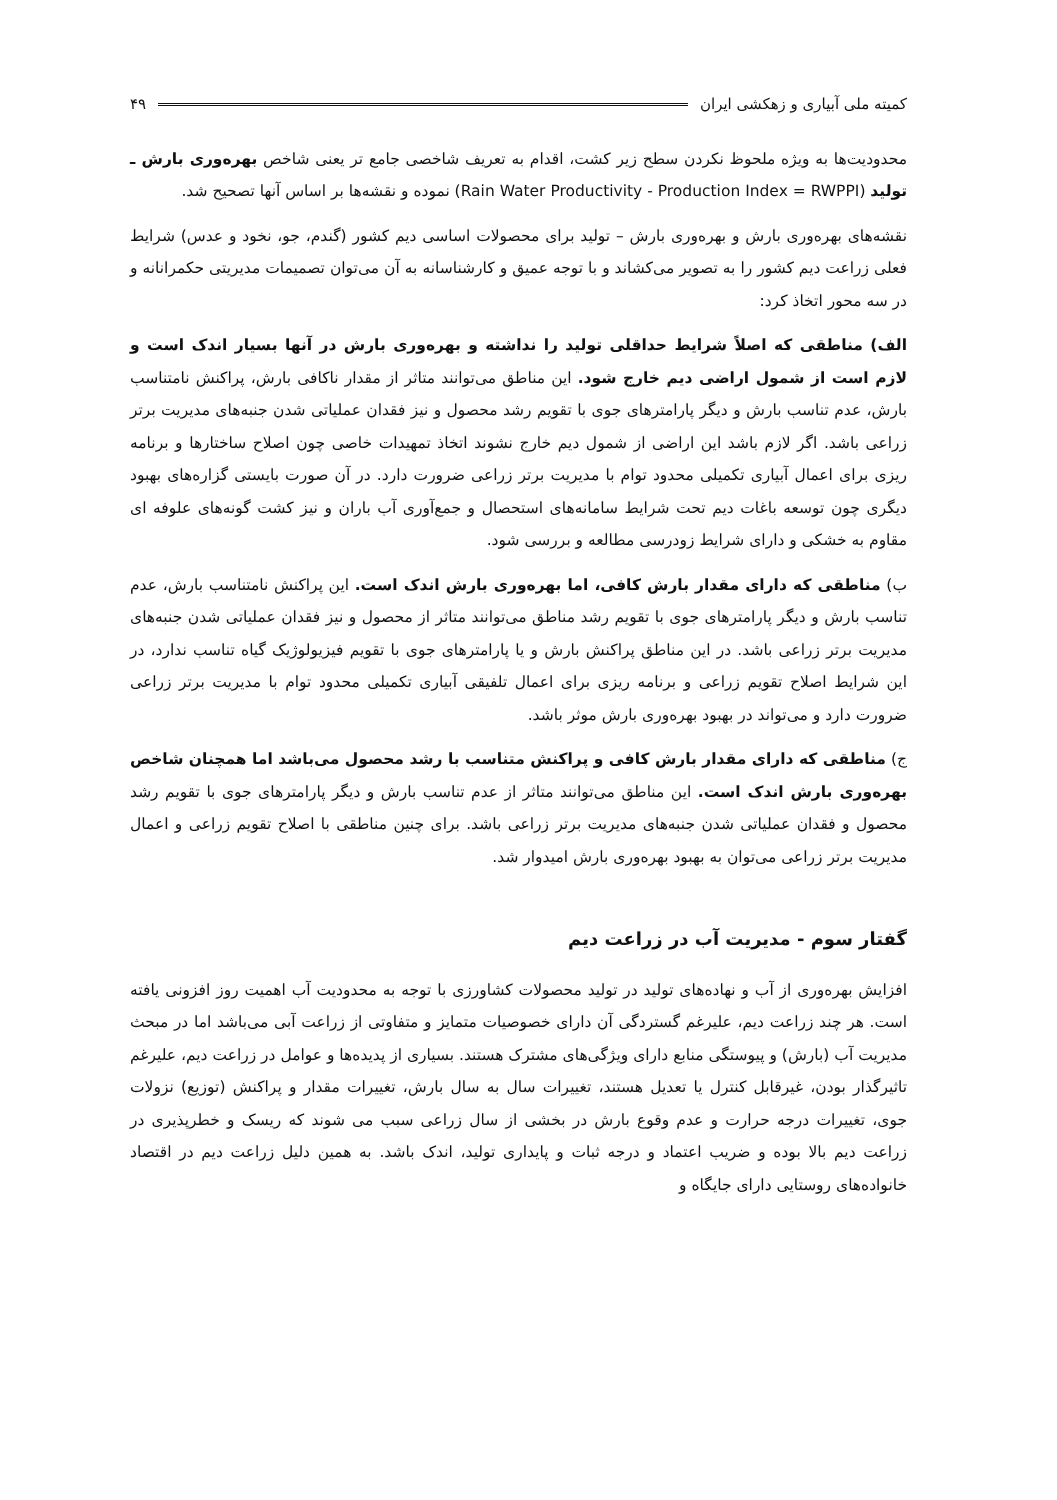کمیته ملی آبیاری و زهکشی ایران ۴۹
محدودیت‌ها به ویژه ملحوظ نکردن سطح زیر کشت، اقدام به تعریف شاخصی جامع تر یعنی شاخص بهره‌وری بارش ـ تولید (Rain Water Productivity - Production Index = RWPPI) نموده و نقشه‌ها بر اساس آنها تصحیح شد.
نقشه‌های بهره‌وری بارش و بهره‌وری بارش – تولید برای محصولات اساسی دیم کشور (گندم، جو، نخود و عدس) شرایط فعلی زراعت دیم کشور را به تصویر می‌کشاند و با توجه عمیق و کارشناسانه به آن می‌توان تصمیمات مدیریتی حکمرانانه و در سه محور اتخاذ کرد:
الف) مناطقی که اصلاً شرایط حداقلی تولید را نداشته و بهره‌وری بارش در آنها بسیار اندک است و لازم است از شمول اراضی دیم خارج شود. این مناطق می‌توانند متاثر از مقدار ناکافی بارش، پراکنش نامتناسب بارش، عدم تناسب بارش و دیگر پارامترهای جوی با تقویم رشد محصول و نیز فقدان عملیاتی شدن جنبه‌های مدیریت برتر زراعی باشد. اگر لازم باشد این اراضی از شمول دیم خارج نشوند اتخاذ تمهیدات خاصی چون اصلاح ساختارها و برنامه ریزی برای اعمال آبیاری تکمیلی محدود توام با مدیریت برتر زراعی ضرورت دارد. در آن صورت بایستی گزاره‌های بهبود دیگری چون توسعه باغات دیم تحت شرایط سامانه‌های استحصال و جمع‌آوری آب باران و نیز کشت گونه‌های علوفه ای مقاوم به خشکی و دارای شرایط زودرسی مطالعه و بررسی شود.
ب) مناطقی که دارای مقدار بارش کافی، اما بهره‌وری بارش اندک است. این پراکنش نامتناسب بارش، عدم تناسب بارش و دیگر پارامترهای جوی با تقویم رشد مناطق می‌توانند متاثر از محصول و نیز فقدان عملیاتی شدن جنبه‌های مدیریت برتر زراعی باشد. در این مناطق پراکنش بارش و یا پارامترهای جوی با تقویم فیزیولوژیک گیاه تناسب ندارد، در این شرایط اصلاح تقویم زراعی و برنامه ریزی برای اعمال تلفیقی آبیاری تکمیلی محدود توام با مدیریت برتر زراعی ضرورت دارد و می‌تواند در بهبود بهره‌وری بارش موثر باشد.
ج) مناطقی که دارای مقدار بارش کافی و پراکنش متناسب با رشد محصول می‌باشد اما همچنان شاخص بهره‌وری بارش اندک است. این مناطق می‌توانند متاثر از عدم تناسب بارش و دیگر پارامترهای جوی با تقویم رشد محصول و فقدان عملیاتی شدن جنبه‌های مدیریت برتر زراعی باشد. برای چنین مناطقی با اصلاح تقویم زراعی و اعمال مدیریت برتر زراعی می‌توان به بهبود بهره‌وری بارش امیدوار شد.
گفتار سوم - مدیریت آب در زراعت دیم
افزایش بهره‌وری از آب و نهاده‌های تولید در تولید محصولات کشاورزی با توجه به محدودیت آب اهمیت روز افزونی یافته است. هر چند زراعت دیم، علیرغم گستردگی آن دارای خصوصیات متمایز و متفاوتی از زراعت آبی می‌باشد اما در مبحث مدیریت آب (بارش) و پیوستگی منابع دارای ویژگی‌های مشترک هستند. بسیاری از پدیده‌ها و عوامل در زراعت دیم، علیرغم تاثیرگذار بودن، غیرقابل کنترل یا تعدیل هستند، تغییرات سال به سال بارش، تغییرات مقدار و پراکنش (توزیع) نزولات جوی، تغییرات درجه حرارت و عدم وقوع بارش در بخشی از سال زراعی سبب می شوند که ریسک و خطرپذیری در زراعت دیم بالا بوده و ضریب اعتماد و درجه ثبات و پایداری تولید، اندک باشد. به همین دلیل زراعت دیم در اقتصاد خانواده‌های روستایی دارای جایگاه و